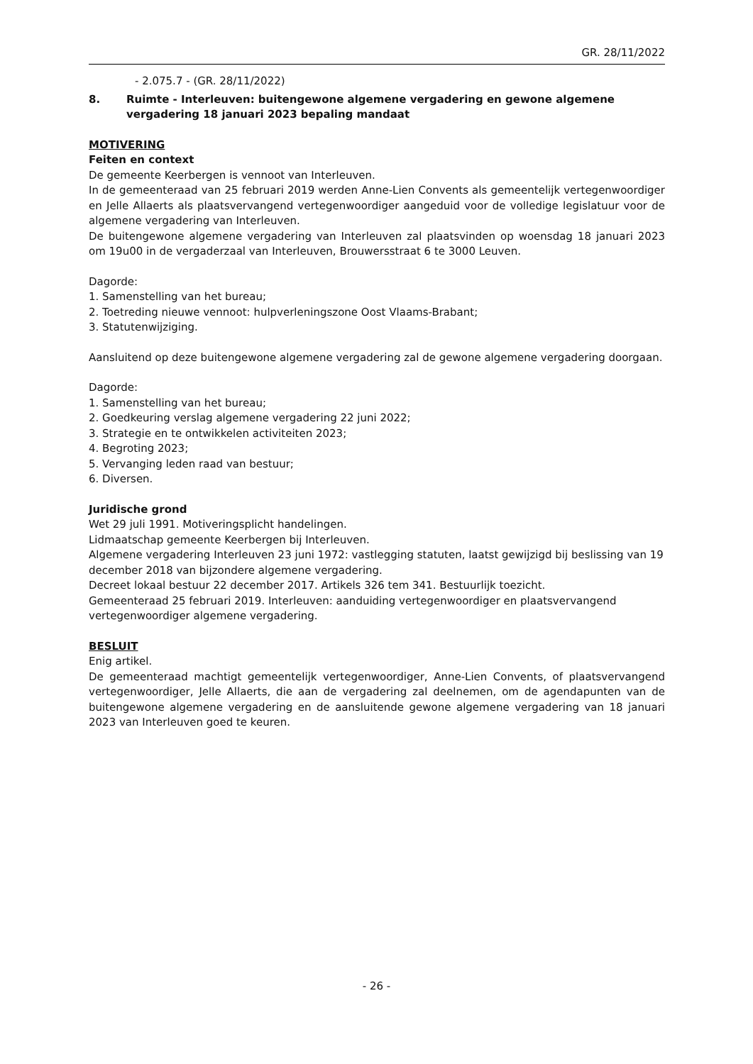GR. 28/11/2022
- 2.075.7 - (GR. 28/11/2022)
8. Ruimte - Interleuven: buitengewone algemene vergadering en gewone algemene vergadering 18 januari 2023 bepaling mandaat
MOTIVERING
Feiten en context
De gemeente Keerbergen is vennoot van Interleuven.
In de gemeenteraad van 25 februari 2019 werden Anne-Lien Convents als gemeentelijk vertegenwoordiger en Jelle Allaerts als plaatsvervangend vertegenwoordiger aangeduid voor de volledige legislatuur voor de algemene vergadering van Interleuven.
De buitengewone algemene vergadering van Interleuven zal plaatsvinden op woensdag 18 januari 2023 om 19u00 in de vergaderzaal van Interleuven, Brouwersstraat 6 te 3000 Leuven.
Dagorde:
1. Samenstelling van het bureau;
2. Toetreding nieuwe vennoot: hulpverleningszone Oost Vlaams-Brabant;
3. Statutenwijziging.
Aansluitend op deze buitengewone algemene vergadering zal de gewone algemene vergadering doorgaan.
Dagorde:
1. Samenstelling van het bureau;
2. Goedkeuring verslag algemene vergadering 22 juni 2022;
3. Strategie en te ontwikkelen activiteiten 2023;
4. Begroting 2023;
5. Vervanging leden raad van bestuur;
6. Diversen.
Juridische grond
Wet 29 juli 1991. Motiveringsplicht handelingen.
Lidmaatschap gemeente Keerbergen bij Interleuven.
Algemene vergadering Interleuven 23 juni 1972: vastlegging statuten, laatst gewijzigd bij beslissing van 19 december 2018 van bijzondere algemene vergadering.
Decreet lokaal bestuur 22 december 2017. Artikels 326 tem 341. Bestuurlijk toezicht.
Gemeenteraad 25 februari 2019. Interleuven: aanduiding vertegenwoordiger en plaatsvervangend vertegenwoordiger algemene vergadering.
BESLUIT
Enig artikel.
De gemeenteraad machtigt gemeentelijk vertegenwoordiger, Anne-Lien Convents, of plaatsvervangend vertegenwoordiger, Jelle Allaerts, die aan de vergadering zal deelnemen, om de agendapunten van de buitengewone algemene vergadering en de aansluitende gewone algemene vergadering van 18 januari 2023 van Interleuven goed te keuren.
- 26 -